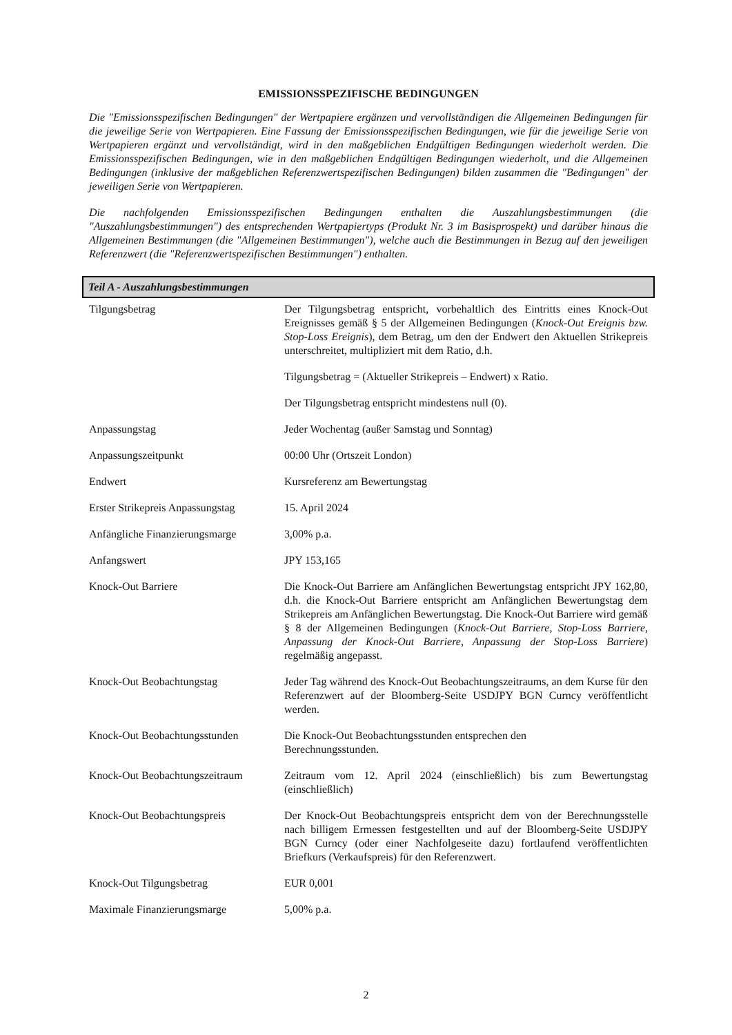EMISSIONSSPEZIFISCHE BEDINGUNGEN
Die "Emissionsspezifischen Bedingungen" der Wertpapiere ergänzen und vervollständigen die Allgemeinen Bedingungen für die jeweilige Serie von Wertpapieren. Eine Fassung der Emissionsspezifischen Bedingungen, wie für die jeweilige Serie von Wertpapieren ergänzt und vervollständigt, wird in den maßgeblichen Endgültigen Bedingungen wiederholt werden. Die Emissionsspezifischen Bedingungen, wie in den maßgeblichen Endgültigen Bedingungen wiederholt, und die Allgemeinen Bedingungen (inklusive der maßgeblichen Referenzwertspezifischen Bedingungen) bilden zusammen die "Bedingungen" der jeweiligen Serie von Wertpapieren.
Die nachfolgenden Emissionsspezifischen Bedingungen enthalten die Auszahlungsbestimmungen (die "Auszahlungsbestimmungen") des entsprechenden Wertpapiertyps (Produkt Nr. 3 im Basisprospekt) und darüber hinaus die Allgemeinen Bestimmungen (die "Allgemeinen Bestimmungen"), welche auch die Bestimmungen in Bezug auf den jeweiligen Referenzwert (die "Referenzwertspezifischen Bestimmungen") enthalten.
Teil A - Auszahlungsbestimmungen
| Tilgungsbetrag | Der Tilgungsbetrag entspricht, vorbehaltlich des Eintritts eines Knock-Out Ereignisses gemäß § 5 der Allgemeinen Bedingungen ( Knock-Out Ereignis bzw. Stop-Loss Ereignis ), dem Betrag, um den der Endwert den Aktuellen Strikepreis unterschreitet, multipliziert mit dem Ratio, d.h. Tilgungsbetrag = (Aktueller Strikepreis – Endwert) x Ratio. Der Tilgungsbetrag entspricht mindestens null (0). |
| Anpassungstag | Jeder Wochentag (außer Samstag und Sonntag) |
| Anpassungszeitpunkt | 00:00 Uhr (Ortszeit London) |
| Endwert | Kursreferenz am Bewertungstag |
| Erster Strikepreis Anpassungstag | 15. April 2024 |
| Anfängliche Finanzierungsmarge | 3,00% p.a. |
| Anfangswert | JPY 153,165 |
| Knock-Out Barriere | Die Knock-Out Barriere am Anfänglichen Bewertungstag entspricht JPY 162,80, d.h. die Knock-Out Barriere entspricht am Anfänglichen Bewertungstag dem Strikepreis am Anfänglichen Bewertungstag. Die Knock-Out Barriere wird gemäß § 8 der Allgemeinen Bedingungen ( Knock-Out Barriere, Stop-Loss Barriere, Anpassung der Knock-Out Barriere, Anpassung der Stop-Loss Barriere ) regelmäßig angepasst. |
| Knock-Out Beobachtungstag | Jeder Tag während des Knock-Out Beobachtungszeitraums, an dem Kurse für den Referenzwert auf der Bloomberg-Seite USDJPY BGN Curncy veröffentlicht werden. |
| Knock-Out Beobachtungsstunden | Die Knock-Out Beobachtungsstunden entsprechen den Berechnungsstunden. |
| Knock-Out Beobachtungszeitraum | Zeitraum vom 12. April 2024 (einschließlich) bis zum Bewertungstag (einschließlich) |
| Knock-Out Beobachtungspreis | Der Knock-Out Beobachtungspreis entspricht dem von der Berechnungsstelle nach billigem Ermessen festgestellten und auf der Bloomberg-Seite USDJPY BGN Curncy (oder einer Nachfolgeseite dazu) fortlaufend veröffentlichten Briefkurs (Verkaufspreis) für den Referenzwert. |
| Knock-Out Tilgungsbetrag | EUR 0,001 |
| Maximale Finanzierungsmarge | 5,00% p.a. |
2